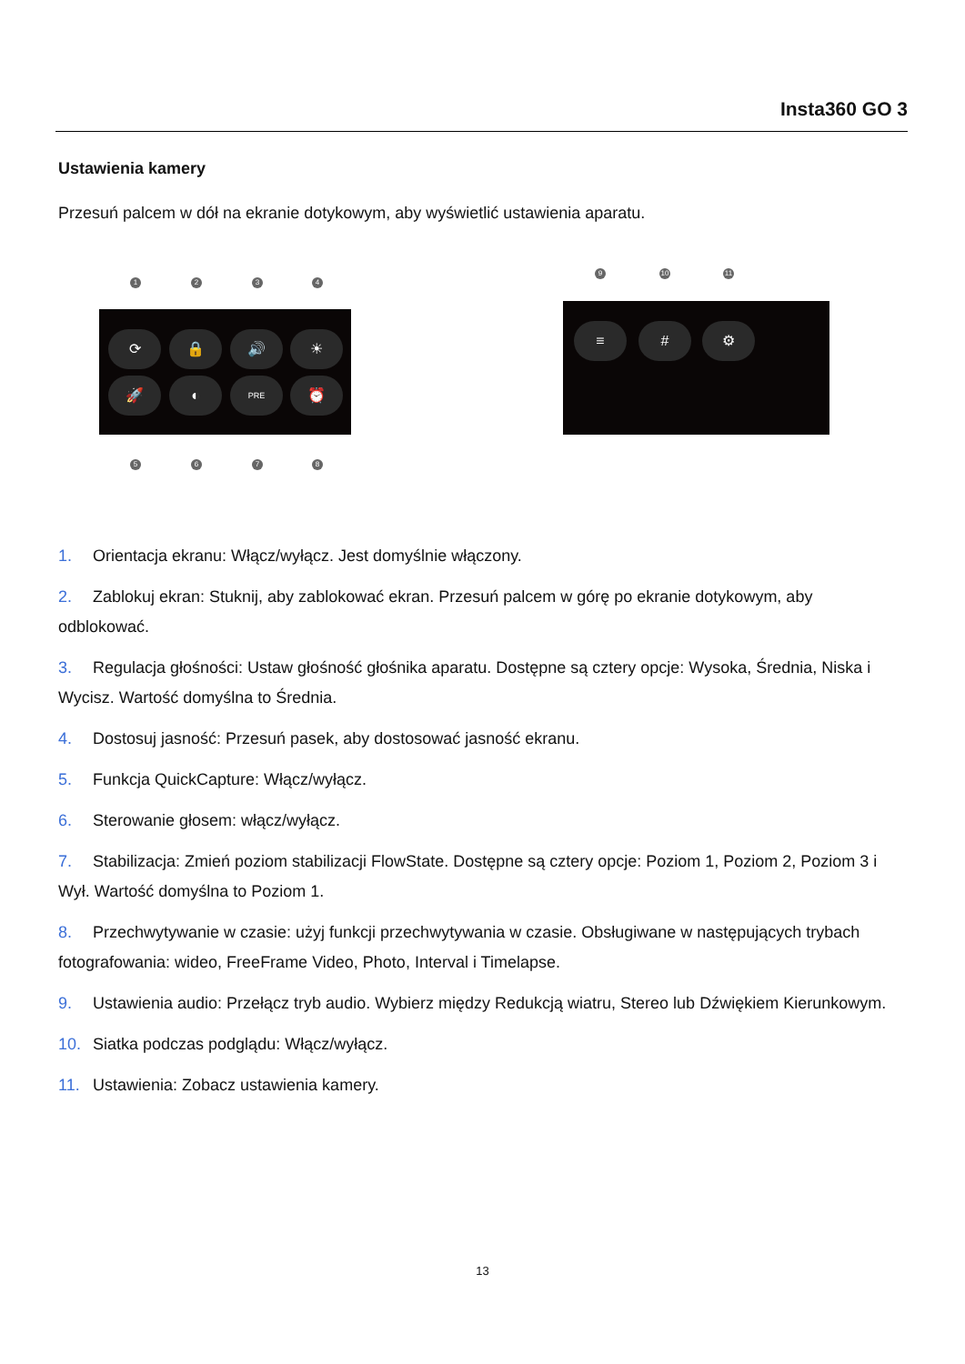Insta360 GO 3
Ustawienia kamery
Przesuń palcem w dół na ekranie dotykowym, aby wyświetlić ustawienia aparatu.
⟳ 🔒 🔊 ☀
🚀 ◐ PRE ⏰
1 2 3 4
5 6 7 8
≡ # ⚙
9 10 11
1. Orientacja ekranu: Włącz/wyłącz. Jest domyślnie włączony.
2. Zablokuj ekran: Stuknij, aby zablokować ekran. Przesuń palcem w górę po ekranie dotykowym, aby odblokować.
3. Regulacja głośności: Ustaw głośność głośnika aparatu. Dostępne są cztery opcje: Wysoka, Średnia, Niska i Wycisz. Wartość domyślna to Średnia.
4. Dostosuj jasność: Przesuń pasek, aby dostosować jasność ekranu.
5. Funkcja QuickCapture: Włącz/wyłącz.
6. Sterowanie głosem: włącz/wyłącz.
7. Stabilizacja: Zmień poziom stabilizacji FlowState. Dostępne są cztery opcje: Poziom 1, Poziom 2, Poziom 3 i Wył. Wartość domyślna to Poziom 1.
8. Przechwytywanie w czasie: użyj funkcji przechwytywania w czasie. Obsługiwane w następujących trybach fotografowania: wideo, FreeFrame Video, Photo, Interval i Timelapse.
9. Ustawienia audio: Przełącz tryb audio. Wybierz między Redukcją wiatru, Stereo lub Dźwiękiem Kierunkowym.
10. Siatka podczas podglądu: Włącz/wyłącz.
11. Ustawienia: Zobacz ustawienia kamery.
13